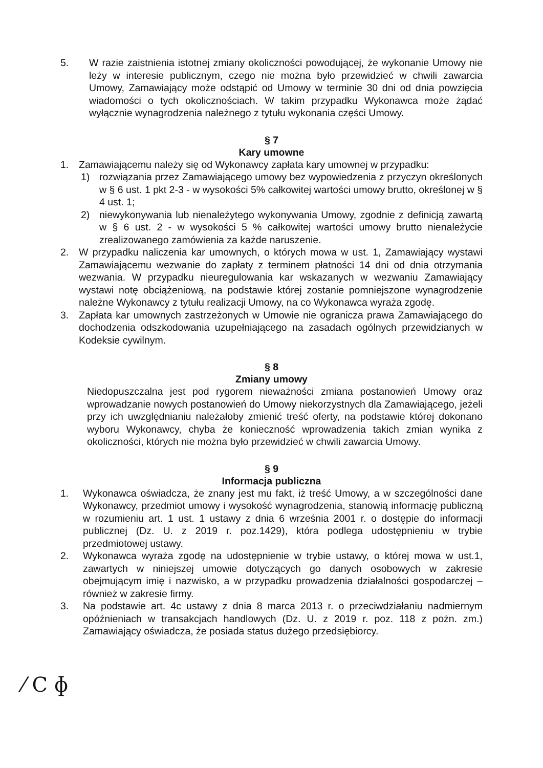5. W razie zaistnienia istotnej zmiany okoliczności powodującej, że wykonanie Umowy nie leży w interesie publicznym, czego nie można było przewidzieć w chwili zawarcia Umowy, Zamawiający może odstąpić od Umowy w terminie 30 dni od dnia powzięcia wiadomości o tych okolicznościach. W takim przypadku Wykonawca może żądać wyłącznie wynagrodzenia należnego z tytułu wykonania części Umowy.
§ 7
Kary umowne
1. Zamawiającemu należy się od Wykonawcy zapłata kary umownej w przypadku:
1) rozwiązania przez Zamawiającego umowy bez wypowiedzenia z przyczyn określonych w § 6 ust. 1 pkt 2-3 - w wysokości 5% całkowitej wartości umowy brutto, określonej w § 4 ust. 1;
2) niewykonywania lub nienależytego wykonywania Umowy, zgodnie z definicją zawartą w § 6 ust. 2 - w wysokości 5 % całkowitej wartości umowy brutto nienależycie zrealizowanego zamówienia za każde naruszenie.
2. W przypadku naliczenia kar umownych, o których mowa w ust. 1, Zamawiający wystawi Zamawiającemu wezwanie do zapłaty z terminem płatności 14 dni od dnia otrzymania wezwania. W przypadku nieuregulowania kar wskazanych w wezwaniu Zamawiający wystawi notę obciążeniową, na podstawie której zostanie pomniejszone wynagrodzenie należne Wykonawcy z tytułu realizacji Umowy, na co Wykonawca wyraża zgodę.
3. Zapłata kar umownych zastrzeżonych w Umowie nie ogranicza prawa Zamawiającego do dochodzenia odszkodowania uzupełniającego na zasadach ogólnych przewidzianych w Kodeksie cywilnym.
§ 8
Zmiany umowy
Niedopuszczalna jest pod rygorem nieważności zmiana postanowień Umowy oraz wprowadzanie nowych postanowień do Umowy niekorzystnych dla Zamawiającego, jeżeli przy ich uwzględnianiu należałoby zmienić treść oferty, na podstawie której dokonano wyboru Wykonawcy, chyba że konieczność wprowadzenia takich zmian wynika z okoliczności, których nie można było przewidzieć w chwili zawarcia Umowy.
§ 9
Informacja publiczna
1. Wykonawca oświadcza, że znany jest mu fakt, iż treść Umowy, a w szczególności dane Wykonawcy, przedmiot umowy i wysokość wynagrodzenia, stanowią informację publiczną w rozumieniu art. 1 ust. 1 ustawy z dnia 6 września 2001 r. o dostępie do informacji publicznej (Dz. U. z 2019 r. poz.1429), która podlega udostępnieniu w trybie przedmiotowej ustawy.
2. Wykonawca wyraża zgodę na udostępnienie w trybie ustawy, o której mowa w ust.1, zawartych w niniejszej umowie dotyczących go danych osobowych w zakresie obejmującym imię i nazwisko, a w przypadku prowadzenia działalności gospodarczej – również w zakresie firmy.
3. Na podstawie art. 4c ustawy z dnia 8 marca 2013 r. o przeciwdziałaniu nadmiernym opóźnieniach w transakcjach handlowych (Dz. U. z 2019 r. poz. 118 z pożn. zm.) Zamawiający oświadcza, że posiada status dużego przedsiębiorcy.
⁄ C ɸ